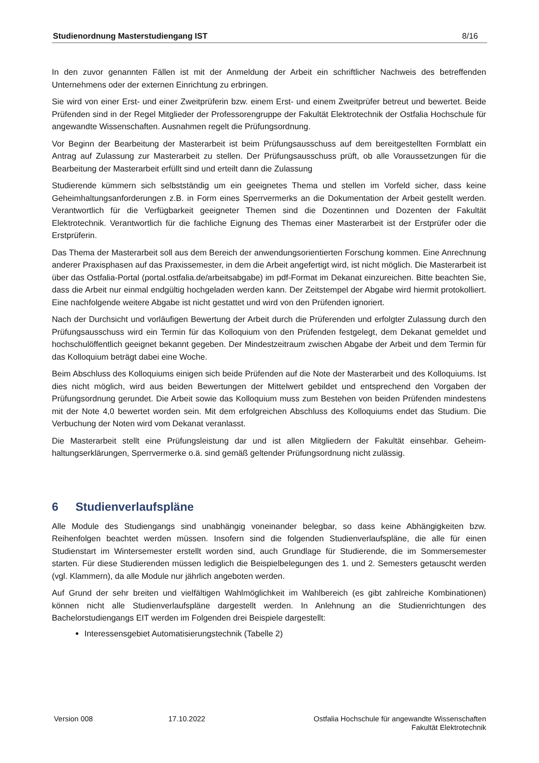Studienordnung Masterstudiengang IST 8/16
In den zuvor genannten Fällen ist mit der Anmeldung der Arbeit ein schriftlicher Nachweis des betreffenden Unternehmens oder der externen Einrichtung zu erbringen.
Sie wird von einer Erst- und einer Zweitprüferin bzw. einem Erst- und einem Zweitprüfer betreut und bewertet. Beide Prüfenden sind in der Regel Mitglieder der Professorengruppe der Fakultät Elektrotechnik der Ostfalia Hochschule für angewandte Wissenschaften. Ausnahmen regelt die Prüfungsordnung.
Vor Beginn der Bearbeitung der Masterarbeit ist beim Prüfungsausschuss auf dem bereitgestellten Formblatt ein Antrag auf Zulassung zur Masterarbeit zu stellen. Der Prüfungsausschuss prüft, ob alle Voraussetzungen für die Bearbeitung der Masterarbeit erfüllt sind und erteilt dann die Zulassung
Studierende kümmern sich selbstständig um ein geeignetes Thema und stellen im Vorfeld sicher, dass keine Geheimhaltungsanforderungen z.B. in Form eines Sperrvermerks an die Dokumentation der Arbeit gestellt werden. Verantwortlich für die Verfügbarkeit geeigneter Themen sind die Dozentinnen und Dozenten der Fakultät Elektrotechnik. Verantwortlich für die fachliche Eignung des Themas einer Masterarbeit ist der Erst­prüfer oder die Erstprüferin.
Das Thema der Masterarbeit soll aus dem Bereich der anwendungsorientierten Forschung kommen. Eine Anrechnung anderer Praxisphasen auf das Praxissemester, in dem die Arbeit angefertigt wird, ist nicht mög­lich. Die Masterarbeit ist über das Ostfalia-Portal (portal.ostfalia.de/arbeitsabgabe) im pdf-Format im Dekanat einzureichen. Bitte beachten Sie, dass die Arbeit nur einmal endgültig hochgeladen werden kann. Der Zeit­stempel der Abgabe wird hiermit protokolliert. Eine nachfolgende weitere Abgabe ist nicht gestattet und wird von den Prüfenden ignoriert.
Nach der Durchsicht und vorläufigen Bewertung der Arbeit durch die Prüferenden und erfolgter Zulassung durch den Prüfungsausschuss wird ein Termin für das Kolloquium von den Prüfenden festgelegt, dem De­kanat gemeldet und hochschulöffentlich geeignet bekannt gegeben. Der Mindestzeitraum zwischen Abgabe der Arbeit und dem Termin für das Kolloquium beträgt dabei eine Woche.
Beim Abschluss des Kolloquiums einigen sich beide Prüfenden auf die Note der Masterarbeit und des Kol­loquiums. Ist dies nicht möglich, wird aus beiden Bewertungen der Mittelwert gebildet und entsprechend den Vorgaben der Prüfungsordnung gerundet. Die Arbeit sowie das Kolloquium muss zum Bestehen von beiden Prüfenden mindestens mit der Note 4,0 bewertet worden sein. Mit dem erfolgreichen Abschluss des Kollo­quiums endet das Studium. Die Verbuchung der Noten wird vom Dekanat veranlasst.
Die Masterarbeit stellt eine Prüfungsleistung dar und ist allen Mitgliedern der Fakultät einsehbar. Geheim­haltungserklärungen, Sperrvermerke o.ä. sind gemäß geltender Prüfungsordnung nicht zulässig.
6 Studienverlaufspläne
Alle Module des Studiengangs sind unabhängig voneinander belegbar, so dass keine Abhängigkeiten bzw. Reihenfolgen beachtet werden müssen. Insofern sind die folgenden Studienverlaufspläne, die alle für einen Studienstart im Wintersemester erstellt worden sind, auch Grundlage für Studierende, die im Sommerse­mester starten. Für diese Studierenden müssen lediglich die Beispielbelegungen des 1. und 2. Semesters getauscht werden (vgl. Klammern), da alle Module nur jährlich angeboten werden.
Auf Grund der sehr breiten und vielfältigen Wahlmöglichkeit im Wahlbereich (es gibt zahlreiche Kombinatio­nen) können nicht alle Studienverlaufspläne dargestellt werden. In Anlehnung an die Studienrichtungen des Bachelorstudiengangs EIT werden im Folgenden drei Beispiele dargestellt:
Interessensgebiet Automatisierungstechnik (Tabelle 2)
Version 008 17.10.2022 Ostfalia Hochschule für angewandte Wissenschaften
Fakultät Elektrotechnik